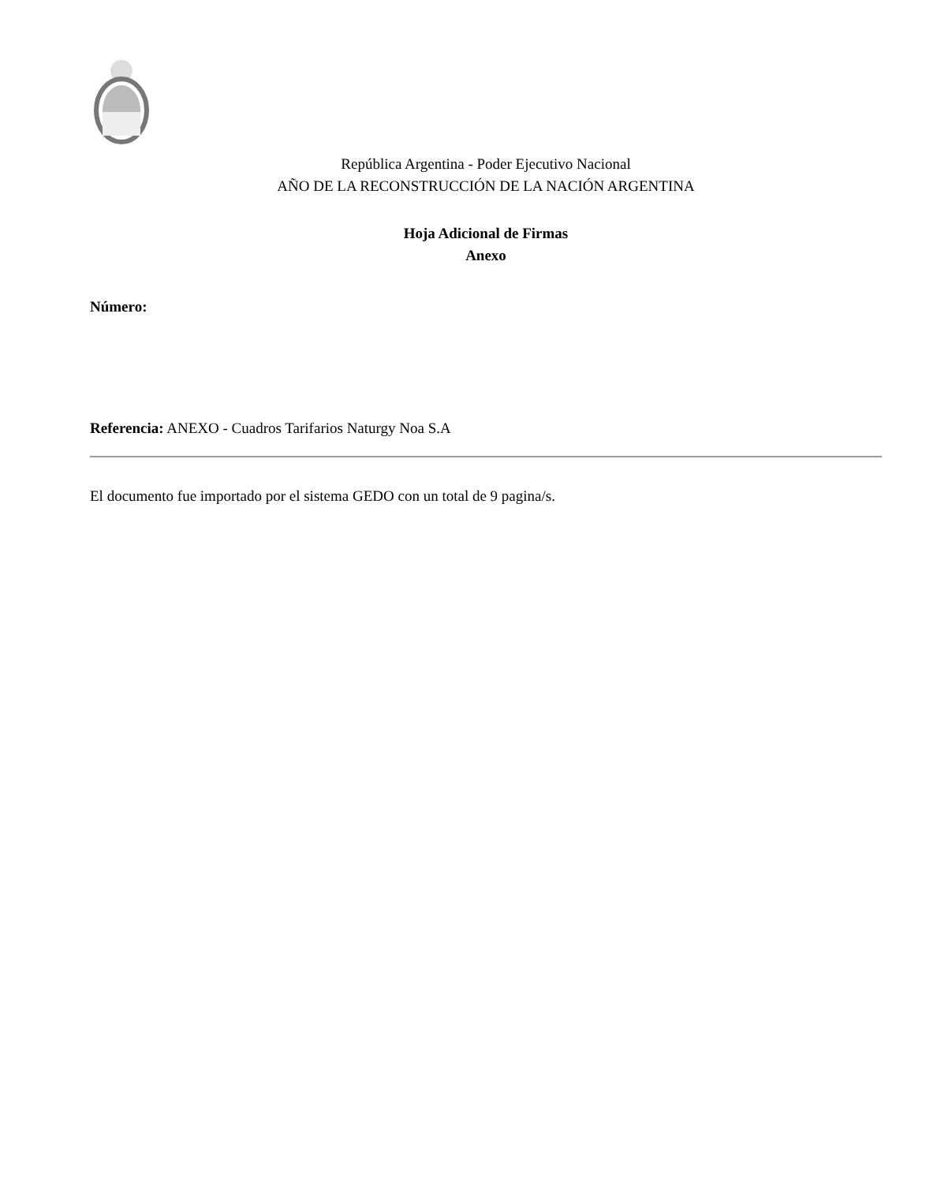República Argentina - Poder Ejecutivo Nacional
AÑO DE LA RECONSTRUCCIÓN DE LA NACIÓN ARGENTINA
Hoja Adicional de Firmas
Anexo
Número:
Referencia: ANEXO - Cuadros Tarifarios Naturgy Noa S.A
El documento fue importado por el sistema GEDO con un total de 9 pagina/s.